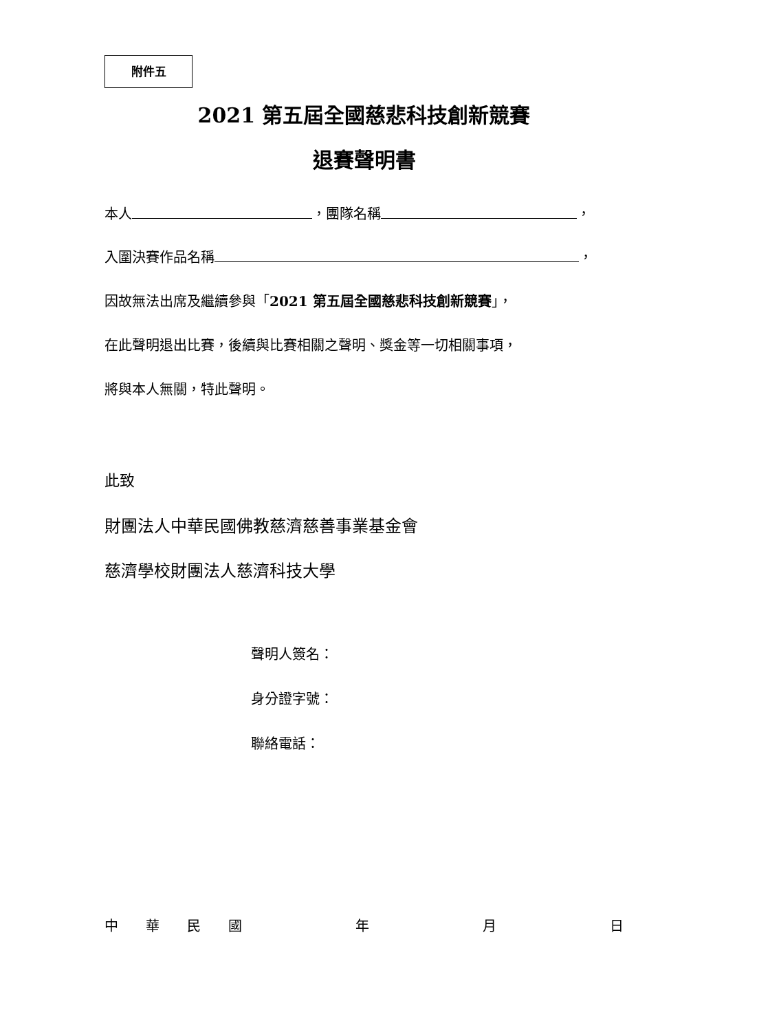附件五
2021 第五屆全國慈悲科技創新競賽
退賽聲明書
本人 ，團隊名稱 ，
入圍決賽作品名稱 ，
因故無法出席及繼續參與「2021 第五屆全國慈悲科技創新競賽」，
在此聲明退出比賽，後續與比賽相關之聲明、獎金等一切相關事項，
將與本人無關，特此聲明。
此致
財團法人中華民國佛教慈濟慈善事業基金會
慈濟學校財團法人慈濟科技大學
聲明人簽名：
身分證字號：
聯絡電話：
中　　華　　民　　國 年 月 日